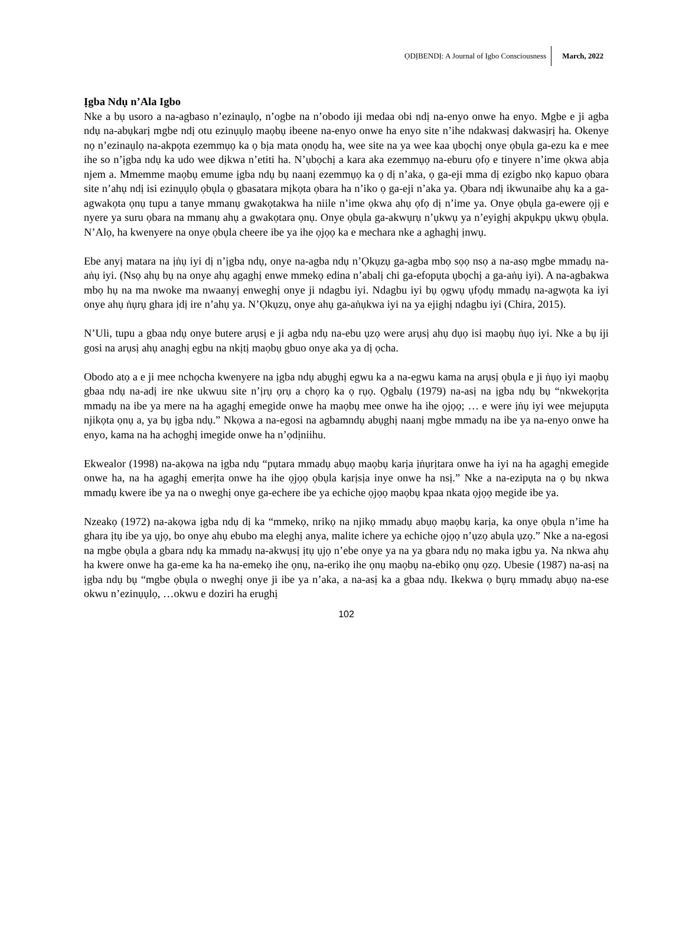ỌDỊBENDỊ: A Journal of Igbo Consciousness March, 2022
Ịgba Ndụ n’Ala Igbo
Nke a bụ usoro a na-agbaso n’ezinaụlọ, n’ogbe na n’obodo iji medaa obi ndị na-enyo onwe ha enyo. Mgbe e ji agba ndụ na-abụkarị mgbe ndị otu ezinụụlọ maọbụ ibeene na-enyo onwe ha enyo site n’ihe ndakwasị dakwasịrị ha. Okenye nọ n’ezinaụlọ na-akpọta ezemmụọ ka ọ bịa mata ọnọdụ ha, wee site na ya wee kaa ụbọchị onye ọbụla ga-ezu ka e mee ihe so n’ịgba ndụ ka udo wee dịkwa n’etiti ha. N’ụbọchị a kara aka ezemmụọ na-eburu ọfọ e tinyere n’ime ọkwa abịa njem a. Mmemme maọbụ emume ịgba ndụ bụ naanị ezemmụọ ka ọ dị n’aka, ọ ga-eji mma dị ezigbo nkọ kapuo ọbara site n’ahụ ndị isi ezinụụlọ ọbụla ọ gbasatara mịkọta ọbara ha n’iko ọ ga-eji n’aka ya. Ọbara ndị ikwunaibe ahụ ka a ga-agwakọta ọnụ tupu a tanye mmanụ gwakọtakwa ha niile n’ime ọkwa ahụ ọfọ dị n’ime ya. Onye ọbụla ga-ewere ọjị e nyere ya suru ọbara na mmanụ ahụ a gwakọtara ọnụ. Onye ọbụla ga-akwụrụ n’ụkwụ ya n’eyighị akpụkpụ ụkwụ ọbụla. N’Alọ, ha kwenyere na onye ọbụla cheere ibe ya ihe ọjọọ ka e mechara nke a aghaghị ịnwụ.
Ebe anyị matara na ịṅụ iyi dị n’ịgba ndụ, onye na-agba ndụ n’Ọkụzụ ga-agba mbọ sọọ nsọ a na-asọ mgbe mmadụ na-aṅụ iyi. (Nsọ ahụ bụ na onye ahụ agaghị enwe mmekọ edina n’abalị chi ga-efopụta ụbọchị a ga-aṅụ iyi). A na-agbakwa mbọ hụ na ma nwoke ma nwaanyị enweghị onye ji ndagbu iyi. Ndagbu iyi bụ ọgwụ ụfọdụ mmadụ na-agwọta ka iyi onye ahụ ṅụrụ ghara ịdị ire n’ahụ ya. N’Ọkụzụ, onye ahụ ga-aṅụkwa iyi na ya ejighị ndagbu iyi (Chira, 2015).
N’Uli, tupu a gbaa ndụ onye butere arụsị e ji agba ndụ na-ebu ụzọ were arụsị ahụ dụọ isi maọbụ ṅụọ iyi. Nke a bụ iji gosi na arụsị ahụ anaghị egbu na nkịtị maọbụ gbuo onye aka ya dị ọcha.
Obodo atọ a e ji mee nchọcha kwenyere na ịgba ndụ abụghị egwu ka a na-egwu kama na arụsị ọbụla e ji ṅụọ iyi maọbụ gbaa ndụ na-adị ire nke ukwuu site n’ịrụ ọrụ a chọrọ ka ọ rụọ. Ọgbalụ (1979) na-asị na ịgba ndụ bụ “nkwekọrịta mmadụ na ibe ya mere na ha agaghị emegide onwe ha maọbụ mee onwe ha ihe ọjọọ; … e were ịṅụ iyi wee mejupụta njikọta ọnụ a, ya bụ ịgba ndụ.” Nkọwa a na-egosi na agbamndụ abụghị naanị mgbe mmadụ na ibe ya na-enyo onwe ha enyo, kama na ha achọghị imegide onwe ha n’ọdịniihu.
Ekwealor (1998) na-akọwa na ịgba ndụ “pụtara mmadụ abụọ maọbụ karịa ịṅụrịtara onwe ha iyi na ha agaghị emegide onwe ha, na ha agaghị emerịta onwe ha ihe ọjọọ ọbụla karịsịa inye onwe ha nsị.” Nke a na-ezipụta na ọ bụ nkwa mmadụ kwere ibe ya na o nweghị onye ga-echere ibe ya echiche ọjọọ maọbụ kpaa nkata ọjọọ megide ibe ya.
Nzeakọ (1972) na-akọwa ịgba ndụ dị ka “mmekọ, nrikọ na njikọ mmadụ abụọ maọbụ karịa, ka onye ọbụla n’ime ha ghara ịtụ ibe ya ụjọ, bo onye ahụ ebubo ma eleghị anya, malite ichere ya echiche ọjọọ n’ụzọ abụla ụzọ.” Nke a na-egosi na mgbe ọbụla a gbara ndụ ka mmadụ na-akwụsị ịtụ ụjọ n’ebe onye ya na ya gbara ndụ nọ maka igbu ya. Na nkwa ahụ ha kwere onwe ha ga-eme ka ha na-emekọ ihe ọnụ, na-erikọ ihe ọnụ maọbụ na-ebikọ ọnụ ọzọ. Ubesie (1987) na-asị na ịgba ndụ bụ “mgbe ọbụla o nweghị onye ji ibe ya n’aka, a na-asị ka a gbaa ndụ. Ikekwa ọ bụrụ mmadụ abụọ na-ese okwu n’ezinụụlọ, …okwu e doziri ha erughị
102